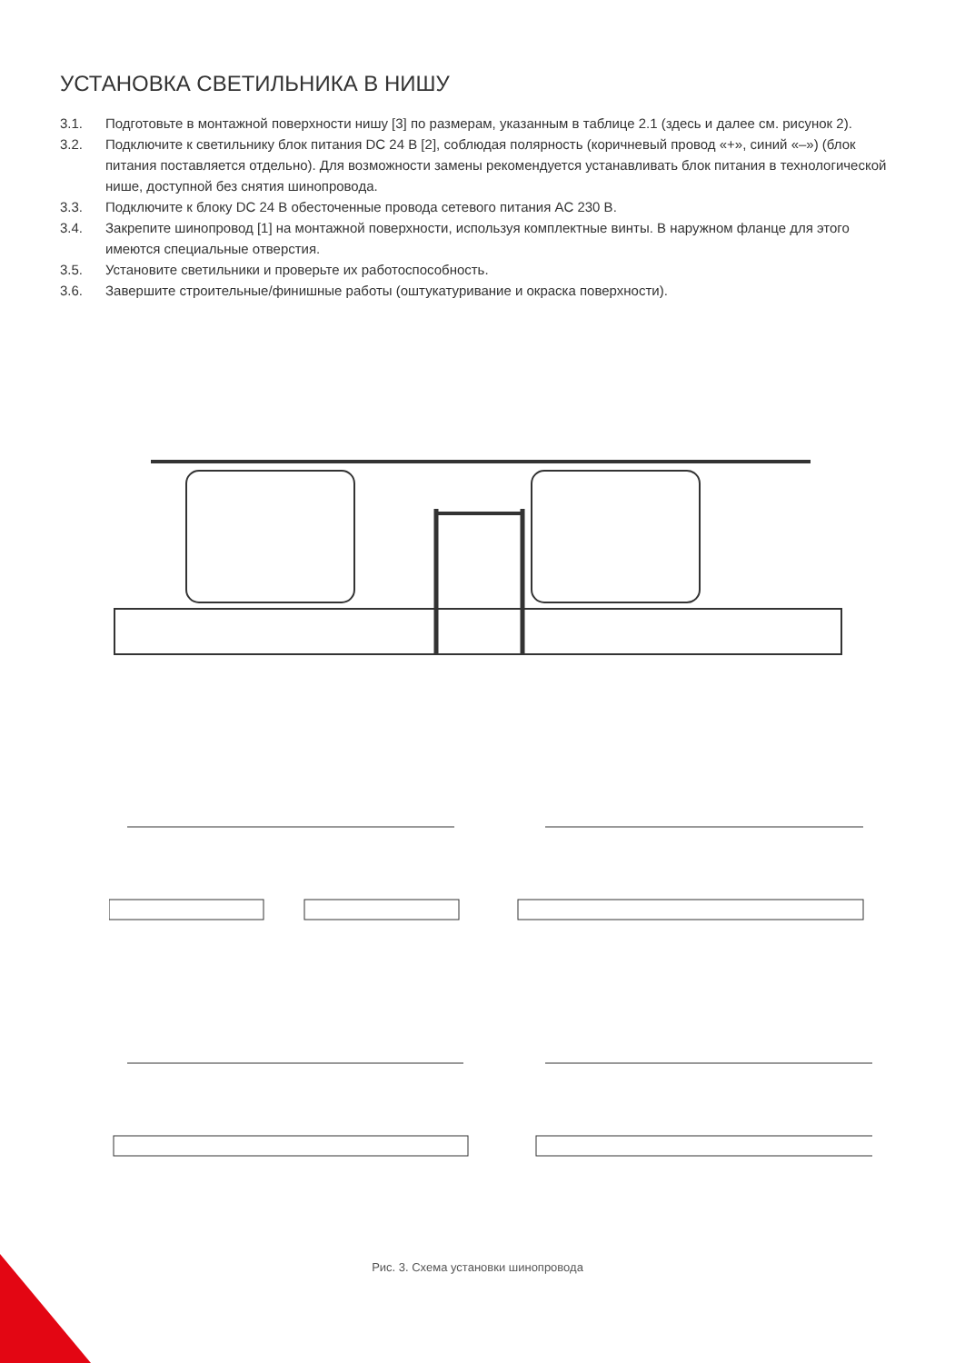УСТАНОВКА СВЕТИЛЬНИКА В НИШУ
3.1. Подготовьте в монтажной поверхности нишу [3] по размерам, указанным в таблице 2.1 (здесь и далее см. рисунок 2).
3.2. Подключите к светильнику блок питания DC 24 В [2], соблюдая полярность (коричневый провод «+», синий «–») (блок питания поставляется отдельно). Для возможности замены рекомендуется устанавливать блок питания в технологической нише, доступной без снятия шинопровода.
3.3. Подключите к блоку DC 24 В обесточенные провода сетевого питания AC 230 В.
3.4. Закрепите шинопровод [1] на монтажной поверхности, используя комплектные винты. В наружном фланце для этого имеются специальные отверстия.
3.5. Установите светильники и проверьте их работоспособность.
3.6. Завершите строительные/финишные работы (оштукатуривание и окраска поверхности).
Рис. 3. Схема установки шинопровода